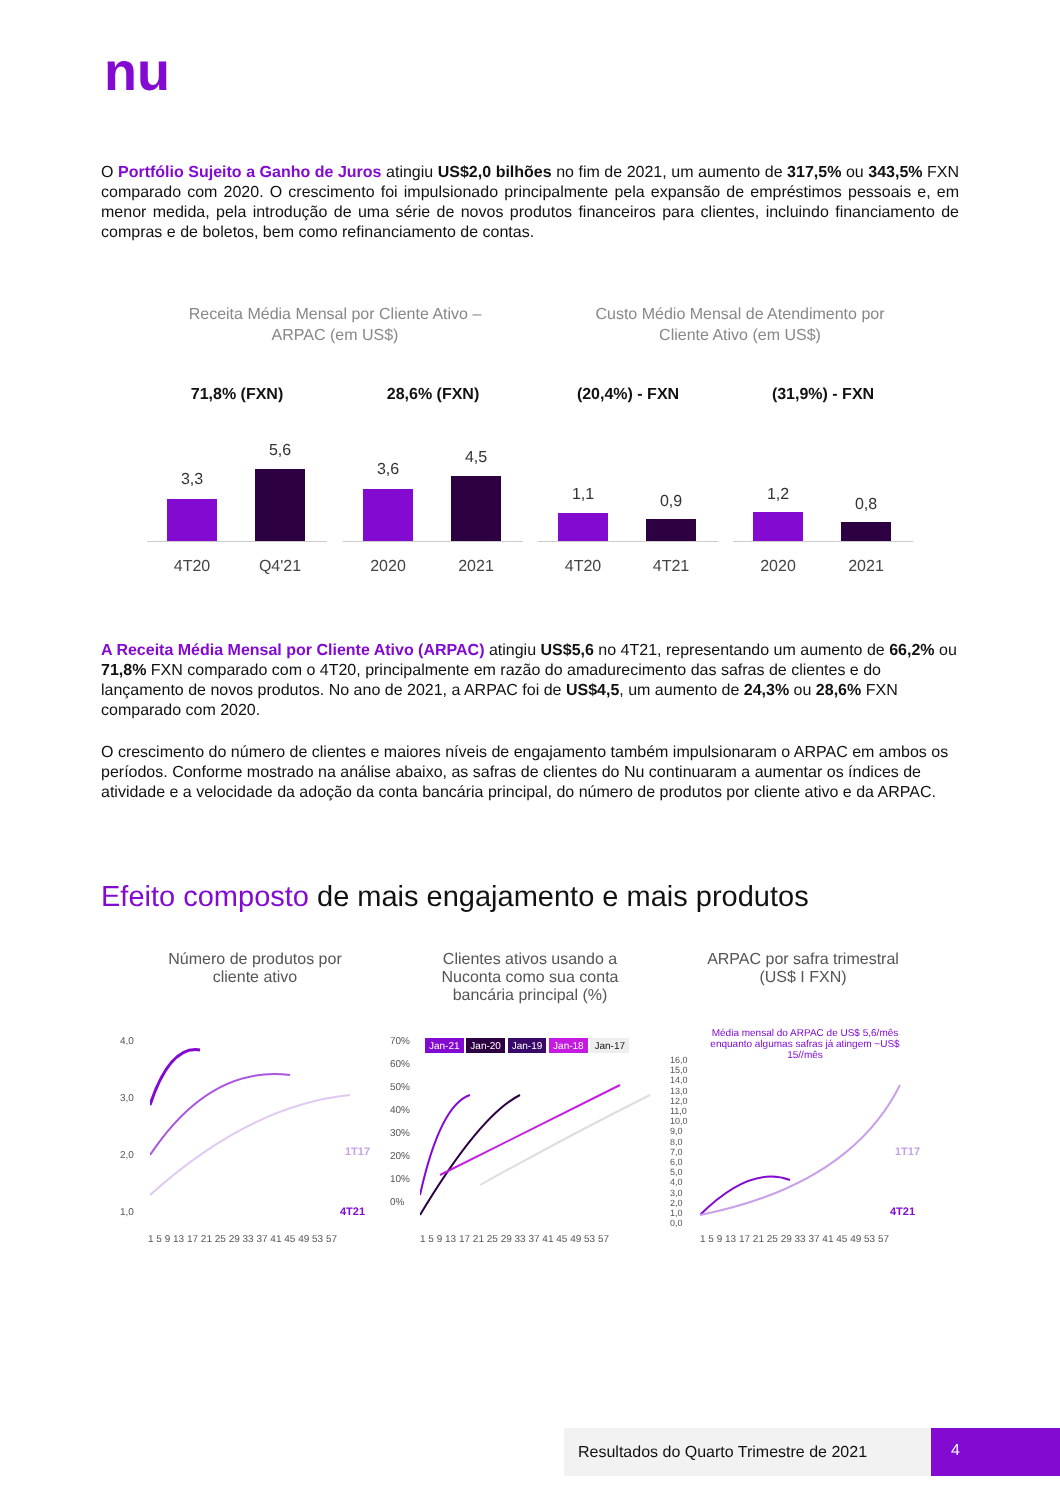nu
O Portfólio Sujeito a Ganho de Juros atingiu US$2,0 bilhões no fim de 2021, um aumento de 317,5% ou 343,5% FXN comparado com 2020. O crescimento foi impulsionado principalmente pela expansão de empréstimos pessoais e, em menor medida, pela introdução de uma série de novos produtos financeiros para clientes, incluindo financiamento de compras e de boletos, bem como refinanciamento de contas.
Receita Média Mensal por Cliente Ativo – ARPAC (em US$)
Custo Médio Mensal de Atendimento por Cliente Ativo (em US$)
71,8% (FXN)
3,3
5,6
4T20 Q4'21
28,6% (FXN)
3,6
4,5
2020 2021
(20,4%) - FXN
1,1 0,9
4T20 4T21
(31,9%) - FXN
1,2
0,8
2020 2021
A Receita Média Mensal por Cliente Ativo (ARPAC) atingiu US$5,6 no 4T21, representando um aumento de 66,2% ou 71,8% FXN comparado com o 4T20, principalmente em razão do amadurecimento das safras de clientes e do lançamento de novos produtos. No ano de 2021, a ARPAC foi de US$4,5, um aumento de 24,3% ou 28,6% FXN comparado com 2020.
O crescimento do número de clientes e maiores níveis de engajamento também impulsionaram o ARPAC em ambos os períodos. Conforme mostrado na análise abaixo, as safras de clientes do Nu continuaram a aumentar os índices de atividade e a velocidade da adoção da conta bancária principal, do número de produtos por cliente ativo e da ARPAC.
Efeito composto de mais engajamento e mais produtos
Número de produtos por cliente ativo
Clientes ativos usando a Nuconta como sua conta bancária principal (%)
ARPAC por safra trimestral (US$ I FXN)
4,0
3,0
2,0
1,0
1T17
4T21
1 5 9 13 17 21 25 29 33 37 41 45 49 53 57
Jan-21 Jan-20 Jan-19 Jan-18 Jan-17
70%
60%
50%
40%
30%
20%
10%
0%
1 5 9 13 17 21 25 29 33 37 41 45 49 53 57
Média mensal do ARPAC de US$ 5,6/mês enquanto algumas safras já atingem ~US$ 15//mês
16,0
15,0
14,0
13,0
12,0
11,0
10,0
9,0
8,0
7,0
6,0
5,0
4,0
3,0
2,0
1,0
0,0
1T17
4T21
1 5 9 13 17 21 25 29 33 37 41 45 49 53 57
Resultados do Quarto Trimestre de 2021 4